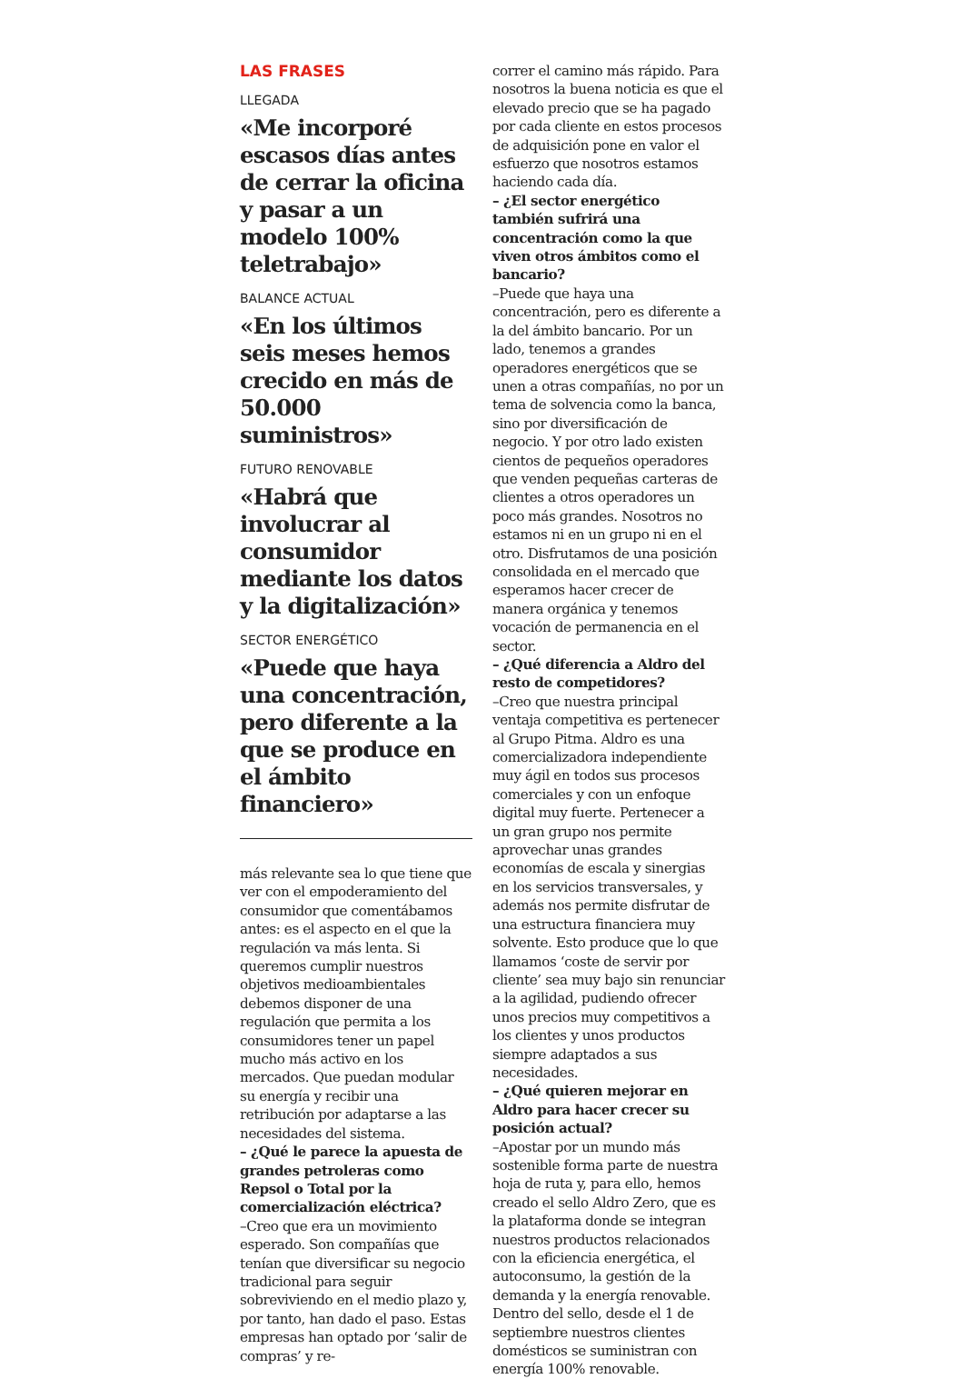LAS FRASES
LLEGADA
«Me incorporé escasos días antes de cerrar la oficina y pasar a un modelo 100% teletrabajo»
BALANCE ACTUAL
«En los últimos seis meses hemos crecido en más de 50.000 suministros»
FUTURO RENOVABLE
«Habrá que involucrar al consumidor mediante los datos y la digitalización»
SECTOR ENERGÉTICO
«Puede que haya una concentración, pero diferente a la que se produce en el ámbito financiero»
más relevante sea lo que tiene que ver con el empoderamiento del consumidor que comentábamos antes: es el aspecto en el que la regulación va más lenta. Si queremos cumplir nuestros objetivos medioambientales debemos disponer de una regulación que permita a los consumidores tener un papel mucho más activo en los mercados. Que puedan modular su energía y recibir una retribución por adaptarse a las necesidades del sistema.
– ¿Qué le parece la apuesta de grandes petroleras como Repsol o Total por la comercialización eléctrica?
–Creo que era un movimiento esperado. Son compañías que tenían que diversificar su negocio tradicional para seguir sobreviviendo en el medio plazo y, por tanto, han dado el paso. Estas empresas han optado por ‘salir de compras’ y re-
correr el camino más rápido. Para nosotros la buena noticia es que el elevado precio que se ha pagado por cada cliente en estos procesos de adquisición pone en valor el esfuerzo que nosotros estamos haciendo cada día.
– ¿El sector energético también sufrirá una concentración como la que viven otros ámbitos como el bancario?
–Puede que haya una concentración, pero es diferente a la del ámbito bancario. Por un lado, tenemos a grandes operadores energéticos que se unen a otras compañías, no por un tema de solvencia como la banca, sino por diversificación de negocio. Y por otro lado existen cientos de pequeños operadores que venden pequeñas carteras de clientes a otros operadores un poco más grandes. Nosotros no estamos ni en un grupo ni en el otro. Disfrutamos de una posición consolidada en el mercado que esperamos hacer crecer de manera orgánica y tenemos vocación de permanencia en el sector.
– ¿Qué diferencia a Aldro del resto de competidores?
–Creo que nuestra principal ventaja competitiva es pertenecer al Grupo Pitma. Aldro es una comercializadora independiente muy ágil en todos sus procesos comerciales y con un enfoque digital muy fuerte. Pertenecer a un gran grupo nos permite aprovechar unas grandes economías de escala y sinergias en los servicios transversales, y además nos permite disfrutar de una estructura financiera muy solvente. Esto produce que lo que llamamos ‘coste de servir por cliente’ sea muy bajo sin renunciar a la agilidad, pudiendo ofrecer unos precios muy competitivos a los clientes y unos productos siempre adaptados a sus necesidades.
– ¿Qué quieren mejorar en Aldro para hacer crecer su posición actual?
–Apostar por un mundo más sostenible forma parte de nuestra hoja de ruta y, para ello, hemos creado el sello Aldro Zero, que es la plataforma donde se integran nuestros productos relacionados con la eficiencia energética, el autoconsumo, la gestión de la demanda y la energía renovable. Dentro del sello, desde el 1 de septiembre nuestros clientes domésticos se suministran con energía 100% renovable.